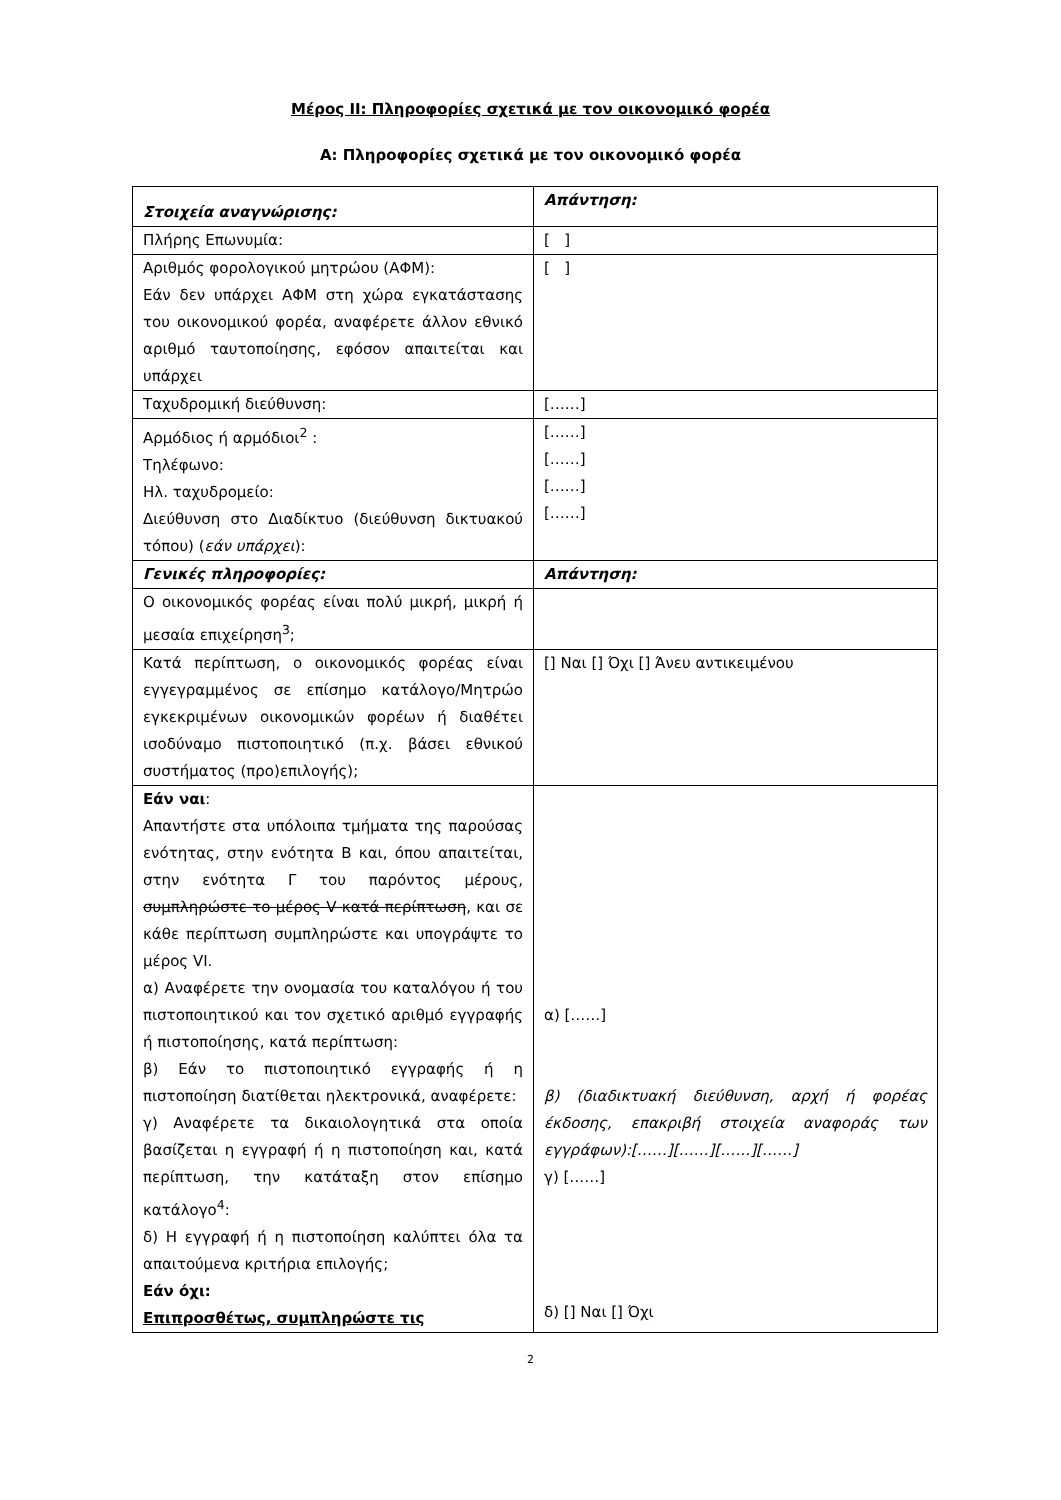Μέρος ΙΙ: Πληροφορίες σχετικά με τον οικονομικό φορέα
Α: Πληροφορίες σχετικά με τον οικονομικό φορέα
| Στοιχεία αναγνώρισης: | Απάντηση: |
| Πλήρης Επωνυμία: | [ ] |
| Αριθμός φορολογικού μητρώου (ΑΦΜ): Εάν δεν υπάρχει ΑΦΜ στη χώρα εγκατάστασης του οικονομικού φορέα, αναφέρετε άλλον εθνικό αριθμό ταυτοποίησης, εφόσον απαιτείται και υπάρχει | [ ] |
| Ταχυδρομική διεύθυνση: | [……] |
| Αρμόδιος ή αρμόδιοι<sup>2</sup> : Τηλέφωνο: Ηλ. ταχυδρομείο: Διεύθυνση στο Διαδίκτυο (διεύθυνση δικτυακού τόπου) ( εάν υπάρχει ): | [……] [……] [……] [……] |
| Γενικές πληροφορίες: | Απάντηση: |
| Ο οικονομικός φορέας είναι πολύ μικρή, μικρή ή μεσαία επιχείρηση<sup>3</sup>; | |
| Κατά περίπτωση, ο οικονομικός φορέας είναι εγγεγραμμένος σε επίσημο κατάλογο/Μητρώο εγκεκριμένων οικονομικών φορέων ή διαθέτει ισοδύναμο πιστοποιητικό (π.χ. βάσει εθνικού συστήματος (προ)επιλογής); | [] Ναι [] Όχι [] Άνευ αντικειμένου |
| Εάν ναι : Απαντήστε στα υπόλοιπα τμήματα της παρούσας ενότητας, στην ενότητα Β και, όπου απαιτείται, στην ενότητα Γ του παρόντος μέρους, συμπληρώστε το μέρος V κατά περίπτωση , και σε κάθε περίπτωση συμπληρώστε και υπογράψτε το μέρος VI. α) Αναφέρετε την ονομασία του καταλόγου ή του πιστοποιητικού και τον σχετικό αριθμό εγγραφής ή πιστοποίησης, κατά περίπτωση: β) Εάν το πιστοποιητικό εγγραφής ή η πιστοποίηση διατίθεται ηλεκτρονικά, αναφέρετε: γ) Αναφέρετε τα δικαιολογητικά στα οποία βασίζεται η εγγραφή ή η πιστοποίηση και, κατά περίπτωση, την κατάταξη στον επίσημο κατάλογο<sup>4</sup>: δ) Η εγγραφή ή η πιστοποίηση καλύπτει όλα τα απαιτούμενα κριτήρια επιλογής; Εάν όχι: Επιπροσθέτως, συμπληρώστε τις | α) [……] β) (διαδικτυακή διεύθυνση, αρχή ή φορέας έκδοσης, επακριβή στοιχεία αναφοράς των εγγράφων):[……][……][……][……] γ) [……] δ) [] Ναι [] Όχι |
2